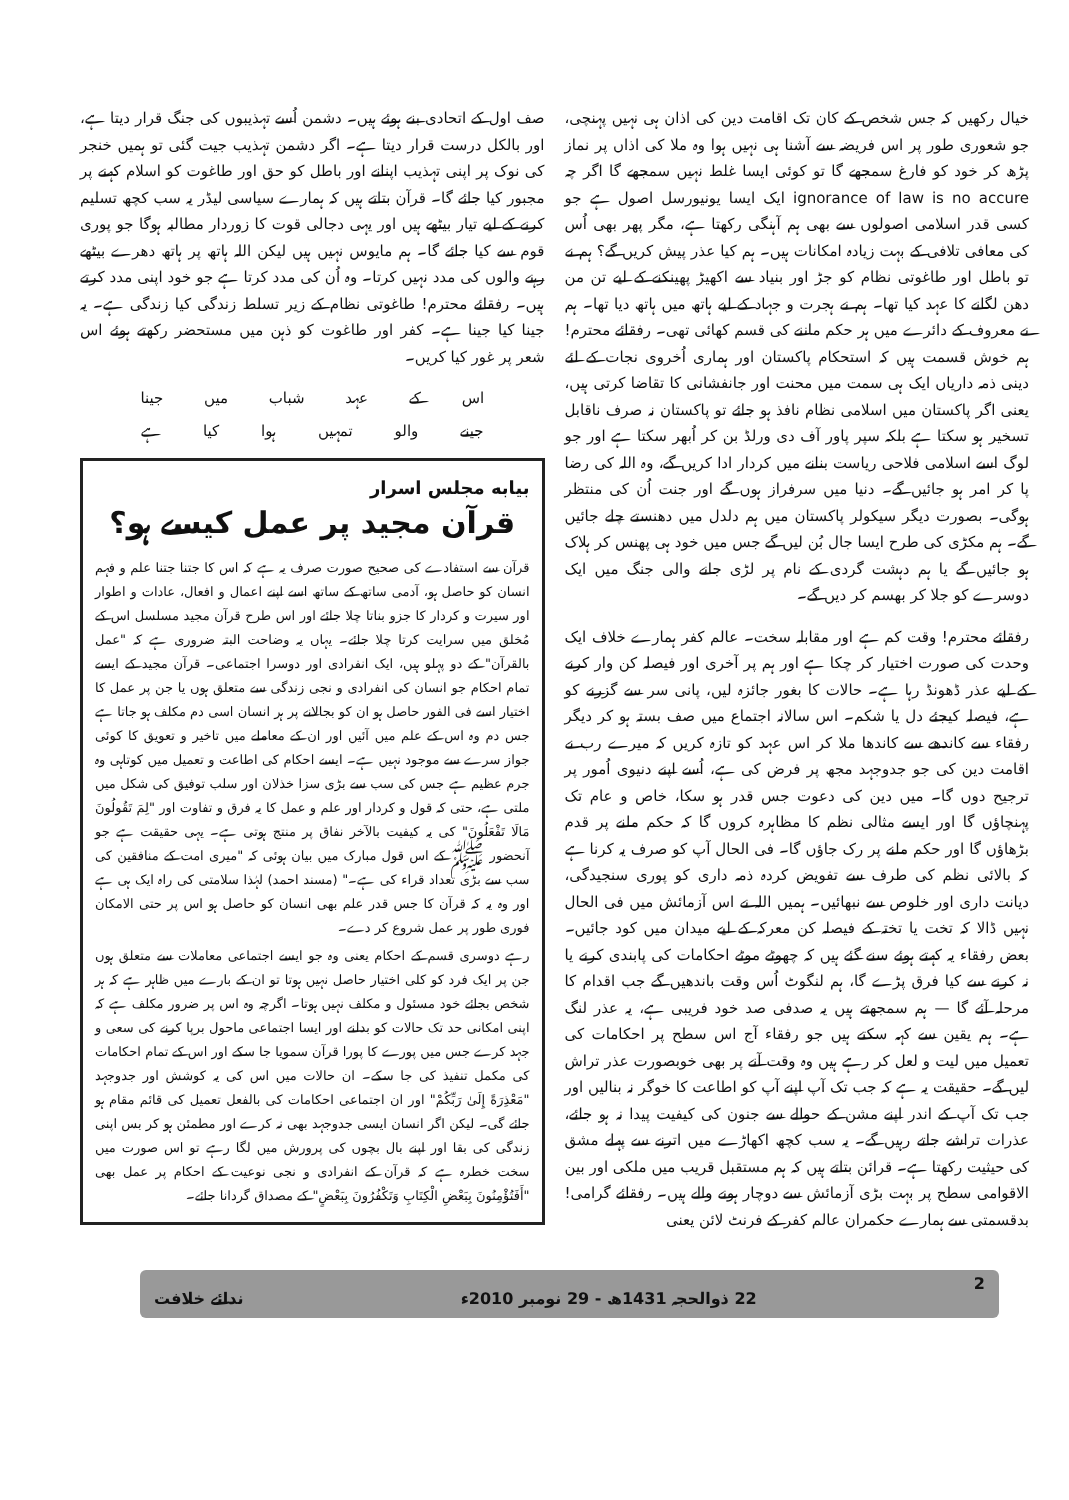خیال رکھیں کہ جس شخص کے کان تک اقامت دین کی اذان ہی نہیں پہنچی، جو شعوری طور پر اس فریضہ سے آشنا ہی نہیں ہوا وہ ملا کی اذاں پر نماز پڑھ کر خود کو فارغ سمجھے گا تو کوئی ایسا غلط نہیں سمجھے گا اگر چہ ignorance of law is no accure ایک ایسا یونیورسل اصول ہے جو کسی قدر اسلامی اصولوں سے بھی ہم آہنگی رکھتا ہے، مگر پھر بھی اُس کی معافی تلافی کے بہت زیادہ امکانات ہیں۔ ہم کیا عذر پیش کریں گے؟ ہم نے تو باطل اور طاغوتی نظام کو جڑ اور بنیاد سے اکھیڑ پھینکنے کے لیے تن من دھن لگانے کا عہد کیا تھا۔ ہم نے ہجرت و جہاد کے لیے ہاتھ میں ہاتھ دیا تھا۔ ہم نے معروف کے دائرے میں ہر حکم ماننے کی قسم کھائی تھی۔ رفقائے محترم! ہم خوش قسمت ہیں کہ استحکام پاکستان اور ہماری اُخروی نجات کے لئے دینی ذمہ داریاں ایک ہی سمت میں محنت اور جانفشانی کا تقاضا کرتی ہیں، یعنی اگر پاکستان میں اسلامی نظام نافذ ہو جائے تو پاکستان نہ صرف ناقابل تسخیر ہو سکتا ہے بلکہ سپر پاور آف دی ورلڈ بن کر اُبھر سکتا ہے اور جو لوگ اسے اسلامی فلاحی ریاست بنانے میں کردار ادا کریں گے، وہ اللہ کی رضا پا کر امر ہو جائیں گے۔ دنیا میں سرفراز ہوں گے اور جنت اُن کی منتظر ہوگی۔ بصورت دیگر سیکولر پاکستان میں ہم دلدل میں دھنستے چلے جائیں گے۔ ہم مکڑی کی طرح ایسا جال بُن لیں گے جس میں خود ہی پھنس کر ہلاک ہو جائیں گے یا ہم دہشت گردی کے نام پر لڑی جانے والی جنگ میں ایک دوسرے کو جلا کر بھسم کر دیں گے۔
رفقائے محترم! وقت کم ہے اور مقابلہ سخت۔ عالم کفر ہمارے خلاف ایک وحدت کی صورت اختیار کر چکا ہے اور ہم پر آخری اور فیصلہ کن وار کرنے کے لیے عذر ڈھونڈ رہا ہے۔ حالات کا بغور جائزہ لیں، پانی سر سے گزرنے کو ہے، فیصلہ کیجئے دل یا شکم۔ اس سالانہ اجتماع میں صف بستہ ہو کر دیگر رفقاء سے کاندھے سے کاندھا ملا کر اس عہد کو تازہ کریں کہ میرے رب نے اقامت دین کی جو جدوجہد مجھ پر فرض کی ہے، اُسے اپنے دنیوی اُمور پر ترجیح دوں گا۔ میں دین کی دعوت جس قدر ہو سکا، خاص و عام تک پہنچاؤں گا اور ایسے مثالی نظم کا مظاہرہ کروں گا کہ حکم ملنے پر قدم بڑھاؤں گا اور حکم ملنے پر رک جاؤں گا۔ فی الحال آپ کو صرف یہ کرنا ہے کہ بالائی نظم کی طرف سے تفویض کردہ ذمہ داری کو پوری سنجیدگی، دیانت داری اور خلوص سے نبھائیں۔ ہمیں اللہ نے اس آزمائش میں فی الحال نہیں ڈالا کہ تخت یا تختہ کے فیصلہ کن معرکہ کے لیے میدان میں کود جائیں۔ بعض رفقاء یہ کہتے ہوئے سنے گئے ہیں کہ چھوٹے موٹے احکامات کی پابندی کرنے یا نہ کرنے سے کیا فرق پڑے گا، ہم لنگوٹ اُس وقت باندھیں گے جب اقدام کا مرحلہ آئے گا — ہم سمجھتے ہیں یہ صدفی صد خود فریبی ہے، یہ عذر لنگ ہے۔ ہم یقین سے کہہ سکتے ہیں جو رفقاء آج اس سطح پر احکامات کی تعمیل میں لیت و لعل کر رہے ہیں وہ وقت آنے پر بھی خوبصورت عذر تراش لیں گے۔ حقیقت یہ ہے کہ جب تک آپ اپنے آپ کو اطاعت کا خوگر نہ بنالیں اور جب تک آپ کے اندر اپنے مشن کے حوالے سے جنون کی کیفیت پیدا نہ ہو جائے، عذرات تراشے جاتے رہیں گے۔ یہ سب کچھ اکھاڑے میں اترنے سے پہلے مشق کی حیثیت رکھتا ہے۔ قرائن بتاتے ہیں کہ ہم مستقبل قریب میں ملکی اور بین الاقوامی سطح پر بہت بڑی آزمائش سے دوچار ہونے والے ہیں۔ رفقائے گرامی! بدقسمتی سے ہمارے حکمران عالم کفر کے فرنٹ لائن یعنی
صف اول کے اتحادی بنے ہوئے ہیں۔ دشمن اُسے تہذیبوں کی جنگ قرار دیتا ہے، اور بالکل درست قرار دیتا ہے۔ اگر دشمن تہذیب جیت گئی تو ہمیں خنجر کی نوک پر اپنی تہذیب اپنانے اور باطل کو حق اور طاغوت کو اسلام کہنے پر مجبور کیا جائے گا۔ قرآن بتاتے ہیں کہ ہمارے سیاسی لیڈر یہ سب کچھ تسلیم کرنے کے لیے تیار بیٹھے ہیں اور یہی دجالی قوت کا زوردار مطالبہ ہوگا جو پوری قوم سے کیا جائے گا۔ ہم مایوس نہیں ہیں لیکن اللہ ہاتھ پر ہاتھ دھرے بیٹھے رہنے والوں کی مدد نہیں کرتا۔ وہ اُن کی مدد کرتا ہے جو خود اپنی مدد کرتے ہیں۔ رفقائے محترم! طاغوتی نظام کے زیر تسلط زندگی کیا زندگی ہے۔ یہ جینا کیا جینا ہے۔ کفر اور طاغوت کو ذہن میں مستحضر رکھتے ہوئے اس شعر پر غور کیا کریں۔
اس کے عہد شباب میں جینا
جینے والو تمہیں ہوا کیا ہے
بیابه مجلس اسرار
قرآن مجید پر عمل کیسے ہو؟
قرآن سے استفادے کی صحیح صورت صرف یہ ہے کہ اس کا جتنا جتنا علم و فہم انسان کو حاصل ہو، آدمی ساتھ کے ساتھ اسے اپنے اعمال و افعال، عادات و اطوار اور سیرت و کردار کا جزو بناتا چلا جائے اور اس طرح قرآن مجید مسلسل اس کے مُخلق میں سرایت کرتا چلا جائے۔ یہاں یہ وضاحت البتہ ضروری ہے کہ "عمل بالقرآن" کے دو پہلو ہیں، ایک انفرادی اور دوسرا اجتماعی۔ قرآن مجید کے ایسے تمام احکام جو انسان کی انفرادی و نجی زندگی سے متعلق ہوں یا جن پر عمل کا اختیار اسے فی الفور حاصل ہو ان کو بجالانے پر ہر انسان اسی دم مکلف ہو جاتا ہے جس دم وہ اس کے علم میں آئیں اور ان کے معاملے میں تاخیر و تعویق کا کوئی جواز سرے سے موجود نہیں ہے۔ ایسے احکام کی اطاعت و تعمیل میں کوتاہی وہ جرم عظیم ہے جس کی سب سے بڑی سزا خذلان اور سلب توفیق کی شکل میں ملتی ہے، حتی کہ قول و کردار اور علم و عمل کا یہ فرق و تفاوت اور "لِمَ تَقُولُونَ مَالَا تَفْعَلُونَ" کی یہ کیفیت بالآخر نفاق پر منتج ہوتی ہے۔ یہی حقیقت ہے جو آنحضور ﷺ کے اس قول مبارک میں بیان ہوئی کہ "میری امت کے منافقین کی سب سے بڑی تعداد قراء کی ہے۔" (مسند احمد) لہٰذا سلامتی کی راہ ایک ہی ہے اور وہ یہ کہ قرآن کا جس قدر علم بھی انسان کو حاصل ہو اس پر حتی الامکان فوری طور پر عمل شروع کر دے۔
رہے دوسری قسم کے احکام یعنی وہ جو ایسے اجتماعی معاملات سے متعلق ہوں جن پر ایک فرد کو کلی اختیار حاصل نہیں ہوتا تو ان کے بارے میں ظاہر ہے کہ ہر شخص بجائے خود مسئول و مکلف نہیں ہوتا۔ اگرچہ وہ اس پر ضرور مکلف ہے کہ اپنی امکانی حد تک حالات کو بدلنے اور ایسا اجتماعی ماحول برپا کرنے کی سعی و جہد کرے جس میں پورے کا پورا قرآن سمویا جا سکے اور اس کے تمام احکامات کی مکمل تنفیذ کی جا سکے۔ ان حالات میں اس کی یہ کوشش اور جدوجہد "مَعْذِرَةً إِلَىٰ رَبِّكُمْ" اور ان اجتماعی احکامات کی بالفعل تعمیل کی قائم مقام ہو جائے گی۔ لیکن اگر انسان ایسی جدوجہد بھی نہ کرے اور مطمئن ہو کر بس اپنی زندگی کی بقا اور اپنے بال بچوں کی پرورش میں لگا رہے تو اس صورت میں سخت خطرہ ہے کہ قرآن کے انفرادی و نجی نوعیت کے احکام پر عمل بھی "أَفَتُؤْمِنُونَ بِبَعْضِ الْكِتَابِ وَتَكْفُرُونَ بِبَعْضٍ" کے مصداق گردانا جائے۔
2 22 ذوالحجہ 1431ھ - 29 نومبر 2010ء ندائے خلافت